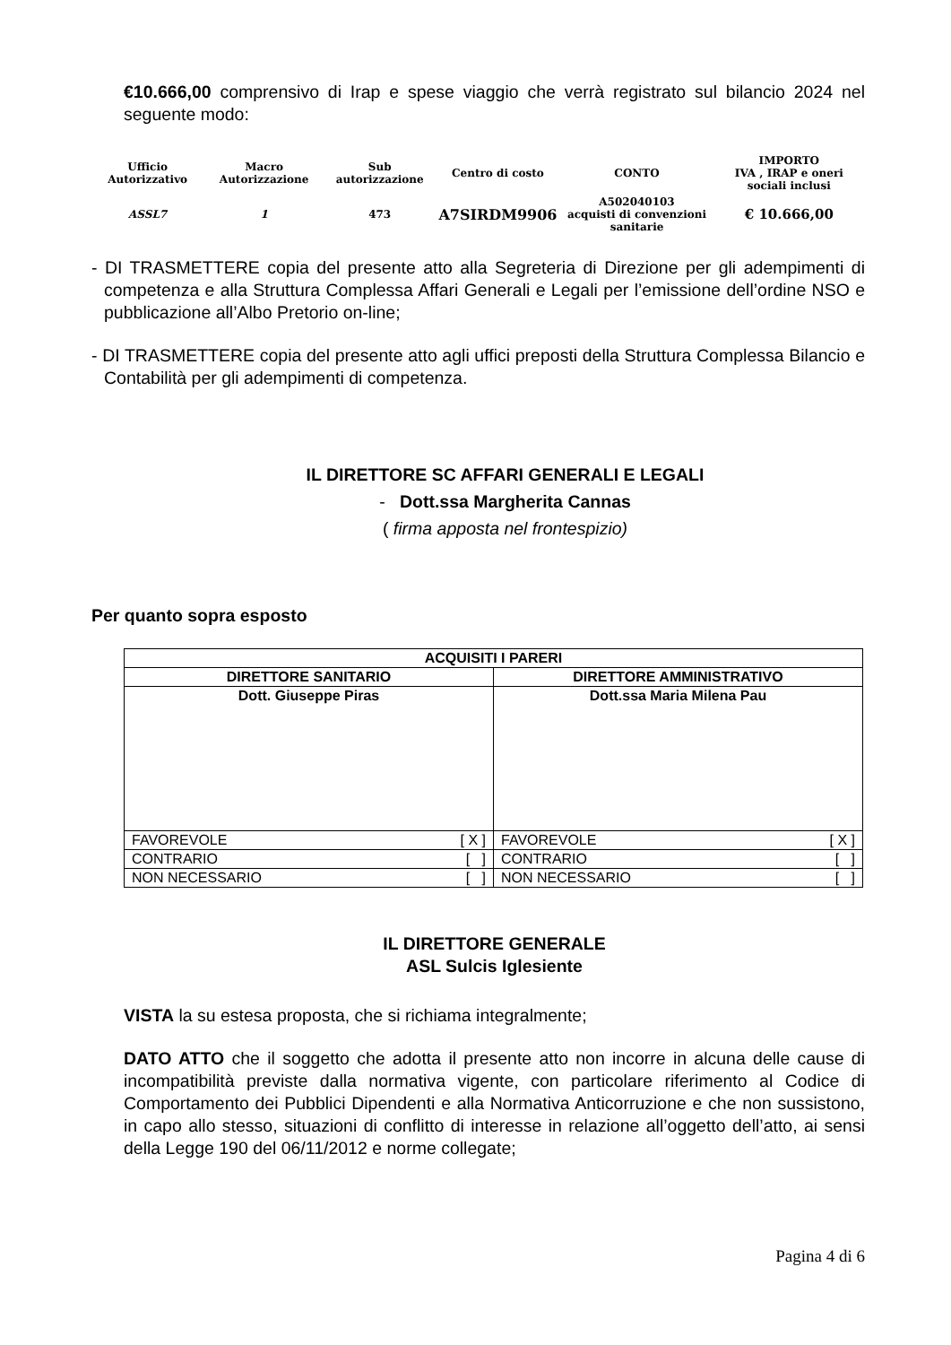€10.666,00 comprensivo di Irap e spese viaggio che verrà registrato sul bilancio 2024 nel seguente modo:
| Ufficio Autorizzativo | Macro Autorizzazione | Sub autorizzazione | Centro di costo | CONTO | IMPORTO IVA , IRAP e oneri sociali inclusi |
| ASSL7 | 1 | 473 | A7SIRDM9906 | A502040103 acquisti di convenzioni sanitarie | € 10.666,00 |
- DI TRASMETTERE copia del presente atto alla Segreteria di Direzione per gli adempimenti di competenza e alla Struttura Complessa Affari Generali e Legali per l’emissione dell’ordine NSO e pubblicazione all’Albo Pretorio on-line;
- DI TRASMETTERE copia del presente atto agli uffici preposti della Struttura Complessa Bilancio e Contabilità per gli adempimenti di competenza.
IL DIRETTORE SC AFFARI GENERALI E LEGALI
- Dott.ssa Margherita Cannas
( firma apposta nel frontespizio)
Per quanto sopra esposto
| ACQUISITI I PARERI | |
| DIRETTORE SANITARIO | DIRETTORE AMMINISTRATIVO |
| Dott. Giuseppe Piras | Dott.ssa Maria Milena Pau |
| FAVOREVOLE [ X ] | FAVOREVOLE [ X ] |
| CONTRARIO [ ] | CONTRARIO [ ] |
| NON NECESSARIO [ ] | NON NECESSARIO [ ] |
IL DIRETTORE GENERALE
ASL Sulcis Iglesiente
VISTA la su estesa proposta, che si richiama integralmente;
DATO ATTO che il soggetto che adotta il presente atto non incorre in alcuna delle cause di incompatibilità previste dalla normativa vigente, con particolare riferimento al Codice di Comportamento dei Pubblici Dipendenti e alla Normativa Anticorruzione e che non sussistono, in capo allo stesso, situazioni di conflitto di interesse in relazione all’oggetto dell’atto, ai sensi della Legge 190 del 06/11/2012 e norme collegate;
Pagina 4 di 6